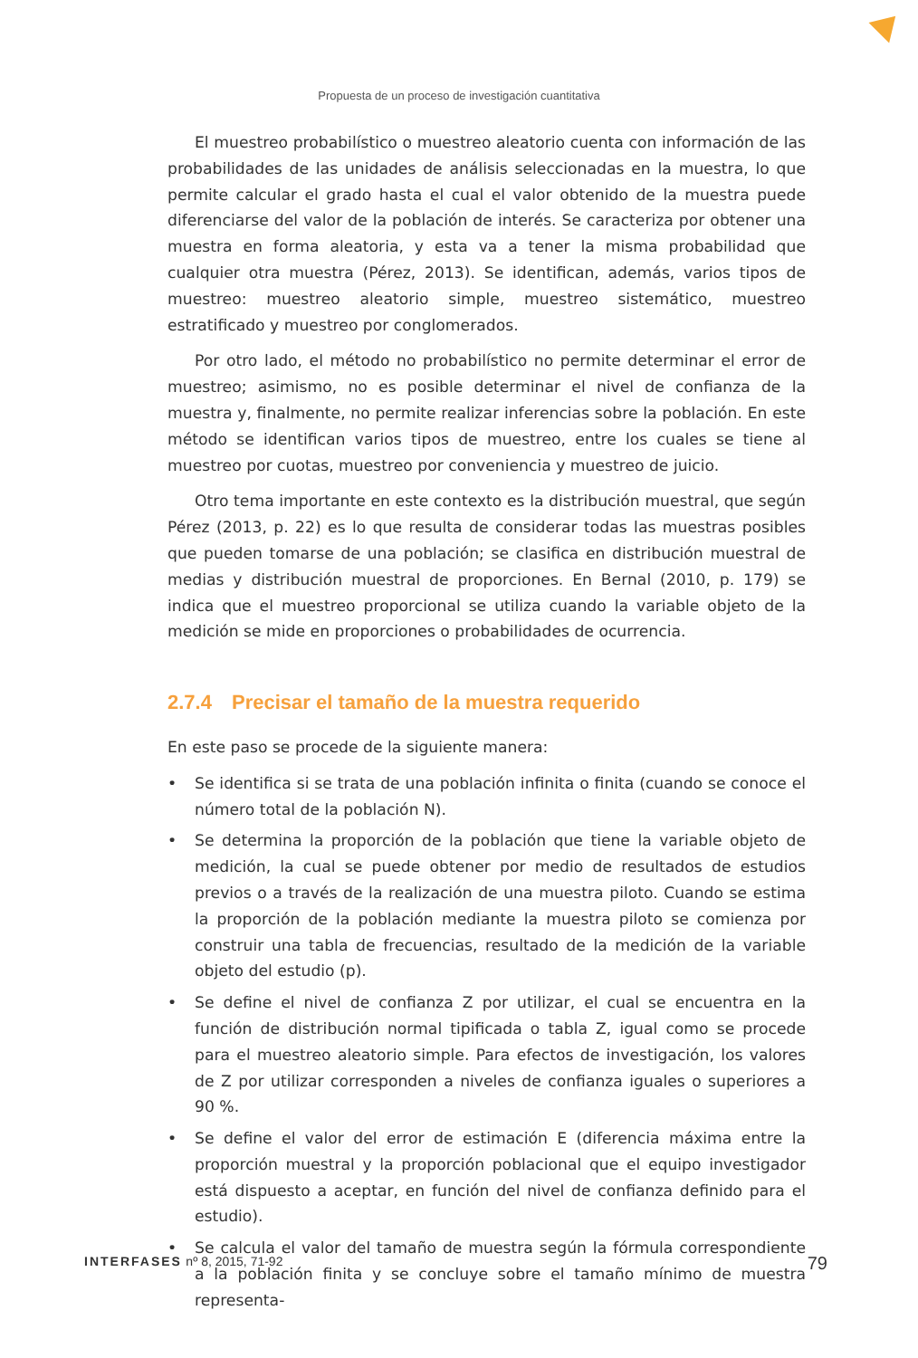Propuesta de un proceso de investigación cuantitativa
El muestreo probabilístico o muestreo aleatorio cuenta con información de las probabilidades de las unidades de análisis seleccionadas en la muestra, lo que permite calcular el grado hasta el cual el valor obtenido de la muestra puede diferenciarse del valor de la población de interés. Se caracteriza por obtener una muestra en forma aleatoria, y esta va a tener la misma probabilidad que cualquier otra muestra (Pérez, 2013). Se identifican, además, varios tipos de muestreo: muestreo aleatorio simple, muestreo sistemático, muestreo estratificado y muestreo por conglomerados.
Por otro lado, el método no probabilístico no permite determinar el error de muestreo; asimismo, no es posible determinar el nivel de confianza de la muestra y, finalmente, no permite realizar inferencias sobre la población. En este método se identifican varios tipos de muestreo, entre los cuales se tiene al muestreo por cuotas, muestreo por conveniencia y muestreo de juicio.
Otro tema importante en este contexto es la distribución muestral, que según Pérez (2013, p. 22) es lo que resulta de considerar todas las muestras posibles que pueden tomarse de una población; se clasifica en distribución muestral de medias y distribución muestral de proporciones. En Bernal (2010, p. 179) se indica que el muestreo proporcional se utiliza cuando la variable objeto de la medición se mide en proporciones o probabilidades de ocurrencia.
2.7.4 Precisar el tamaño de la muestra requerido
En este paso se procede de la siguiente manera:
• Se identifica si se trata de una población infinita o finita (cuando se conoce el número total de la población N).
• Se determina la proporción de la población que tiene la variable objeto de medición, la cual se puede obtener por medio de resultados de estudios previos o a través de la realización de una muestra piloto. Cuando se estima la proporción de la población mediante la muestra piloto se comienza por construir una tabla de frecuencias, resultado de la medición de la variable objeto del estudio (p).
• Se define el nivel de confianza Z por utilizar, el cual se encuentra en la función de distribución normal tipificada o tabla Z, igual como se procede para el muestreo aleatorio simple. Para efectos de investigación, los valores de Z por utilizar corresponden a niveles de confianza iguales o superiores a 90 %.
• Se define el valor del error de estimación E (diferencia máxima entre la proporción muestral y la proporción poblacional que el equipo investigador está dispuesto a aceptar, en función del nivel de confianza definido para el estudio).
• Se calcula el valor del tamaño de muestra según la fórmula correspondiente a la población finita y se concluye sobre el tamaño mínimo de muestra representa-
INTERFASES nº 8, 2015, 71-92
79